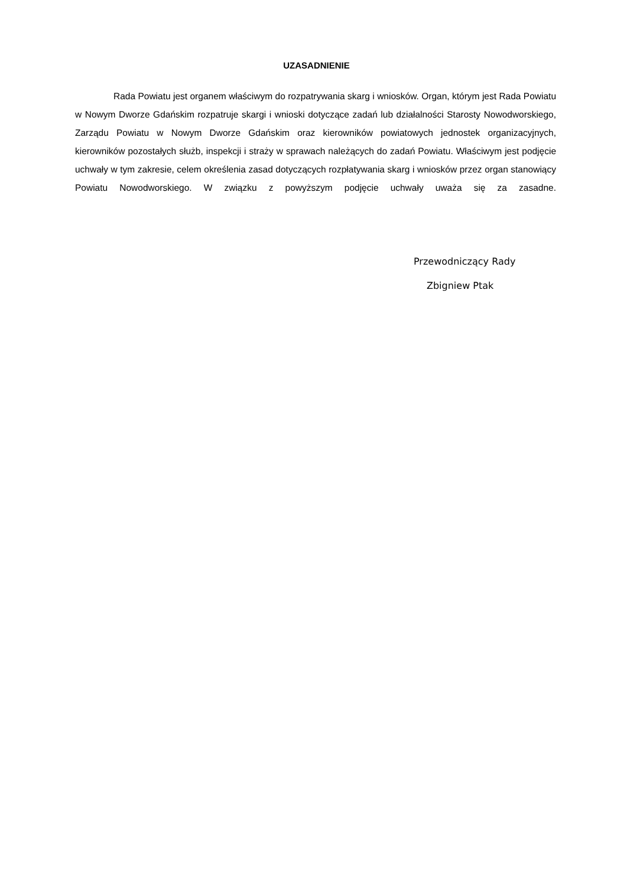UZASADNIENIE
Rada Powiatu jest organem właściwym do rozpatrywania skarg i wniosków. Organ, którym jest Rada Powiatu w Nowym Dworze Gdańskim rozpatruje skargi i wnioski dotyczące zadań lub działalności Starosty Nowodworskiego, Zarządu Powiatu w Nowym Dworze Gdańskim oraz kierowników powiatowych jednostek organizacyjnych, kierowników pozostałych służb, inspekcji i straży w sprawach należących do zadań Powiatu. Właściwym jest podjęcie uchwały w tym zakresie, celem określenia zasad dotyczących rozpłatywania skarg i wniosków przez organ stanowiący Powiatu Nowodworskiego. W związku z powyższym podjęcie uchwały uważa się za zasadne.
Przewodniczący Rady
Zbigniew Ptak